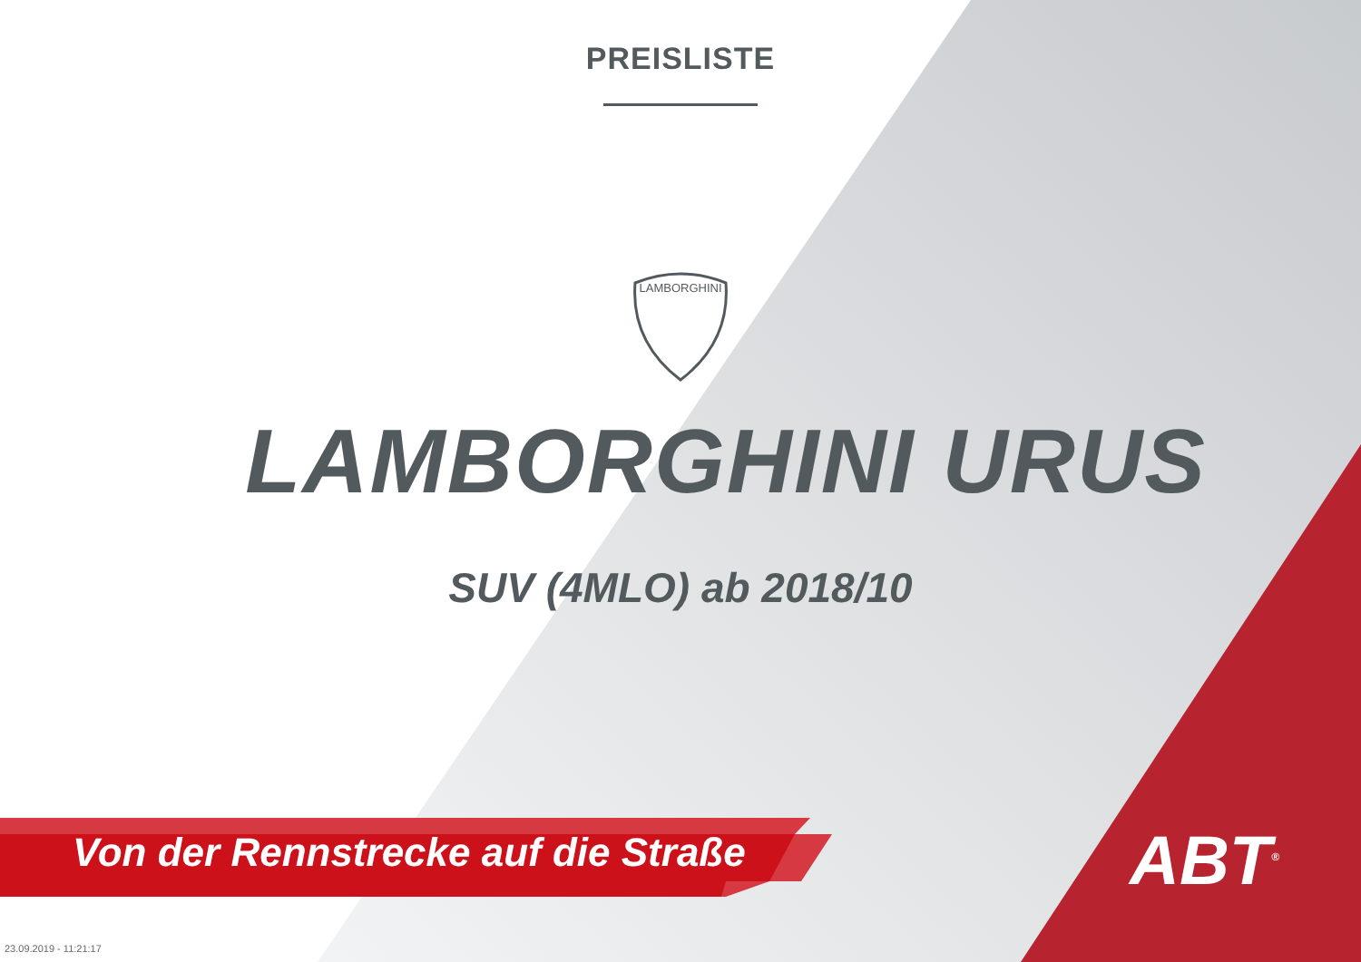PREISLISTE
LAMBORGHINI
LAMBORGHINI URUS
SUV (4MLO) ab 2018/10
Von der Rennstrecke auf die Straße
ABT<sup>®</sup>
23.09.2019 - 11:21:17